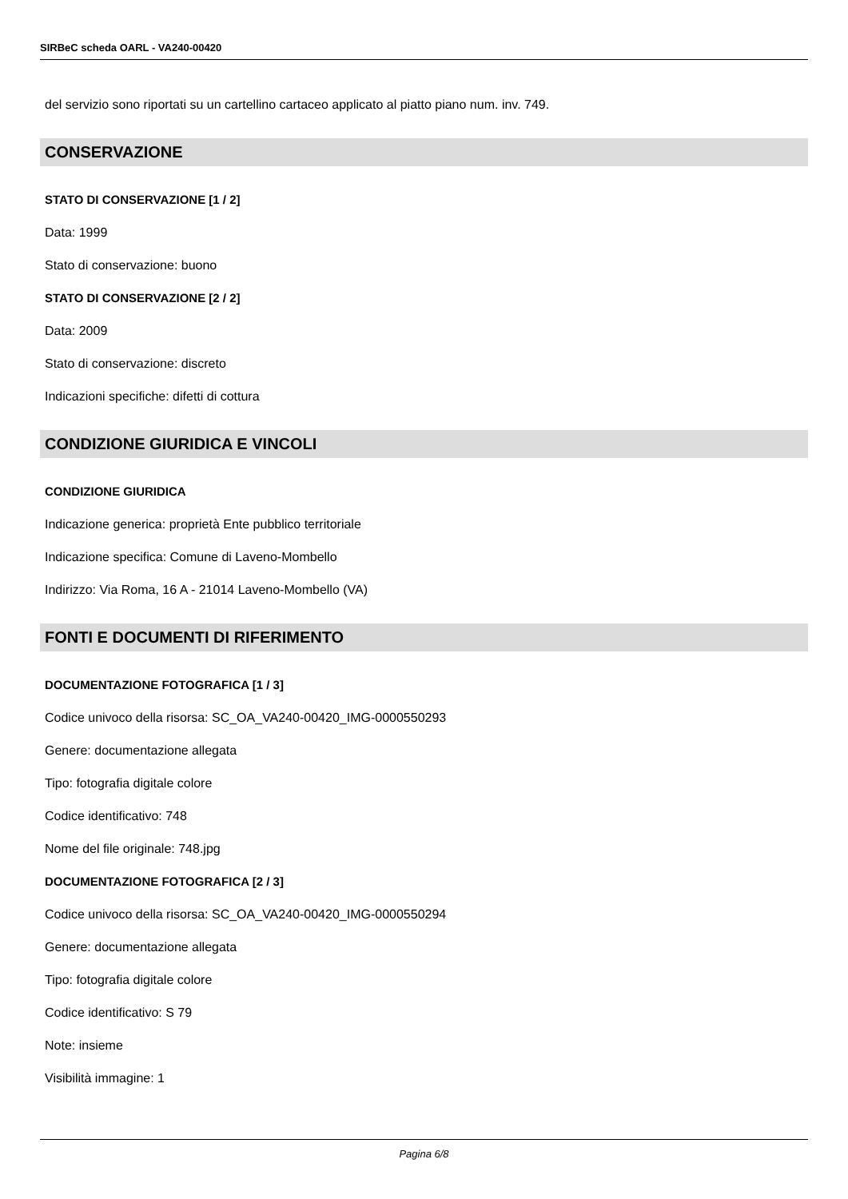SIRBeC scheda OARL - VA240-00420
del servizio sono riportati su un cartellino cartaceo applicato al piatto piano num. inv. 749.
CONSERVAZIONE
STATO DI CONSERVAZIONE [1 / 2]
Data: 1999
Stato di conservazione: buono
STATO DI CONSERVAZIONE [2 / 2]
Data: 2009
Stato di conservazione: discreto
Indicazioni specifiche: difetti di cottura
CONDIZIONE GIURIDICA E VINCOLI
CONDIZIONE GIURIDICA
Indicazione generica: proprietà Ente pubblico territoriale
Indicazione specifica: Comune di Laveno-Mombello
Indirizzo: Via Roma, 16 A - 21014 Laveno-Mombello (VA)
FONTI E DOCUMENTI DI RIFERIMENTO
DOCUMENTAZIONE FOTOGRAFICA [1 / 3]
Codice univoco della risorsa: SC_OA_VA240-00420_IMG-0000550293
Genere: documentazione allegata
Tipo: fotografia digitale colore
Codice identificativo: 748
Nome del file originale: 748.jpg
DOCUMENTAZIONE FOTOGRAFICA [2 / 3]
Codice univoco della risorsa: SC_OA_VA240-00420_IMG-0000550294
Genere: documentazione allegata
Tipo: fotografia digitale colore
Codice identificativo: S 79
Note: insieme
Visibilità immagine: 1
Pagina 6/8